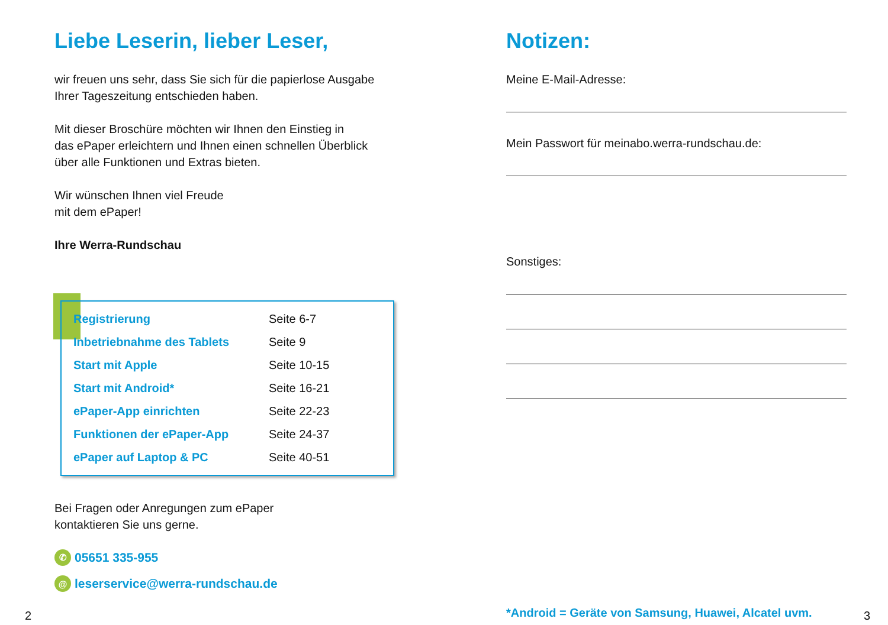Liebe Leserin, lieber Leser,
wir freuen uns sehr, dass Sie sich für die papierlose Ausgabe
Ihrer Tageszeitung entschieden haben.
Mit dieser Broschüre möchten wir Ihnen den Einstieg in
das ePaper erleichtern und Ihnen einen schnellen Überblick
über alle Funktionen und Extras bieten.
Wir wünschen Ihnen viel Freude
mit dem ePaper!
Ihre Werra-Rundschau
| Registrierung | Seite 6-7 |
| Inbetriebnahme des Tablets | Seite 9 |
| Start mit Apple | Seite 10-15 |
| Start mit Android* | Seite 16-21 |
| ePaper-App einrichten | Seite 22-23 |
| Funktionen der ePaper-App | Seite 24-37 |
| ePaper auf Laptop & PC | Seite 40-51 |
Bei Fragen oder Anregungen zum ePaper
kontaktieren Sie uns gerne.
✆ 05651 335-955
@ leserservice@werra-rundschau.de
Notizen:
Meine E-Mail-Adresse:
Mein Passwort für meinabo.werra-rundschau.de:
Sonstiges:
*Android = Geräte von Samsung, Huawei, Alcatel uvm.
2 3